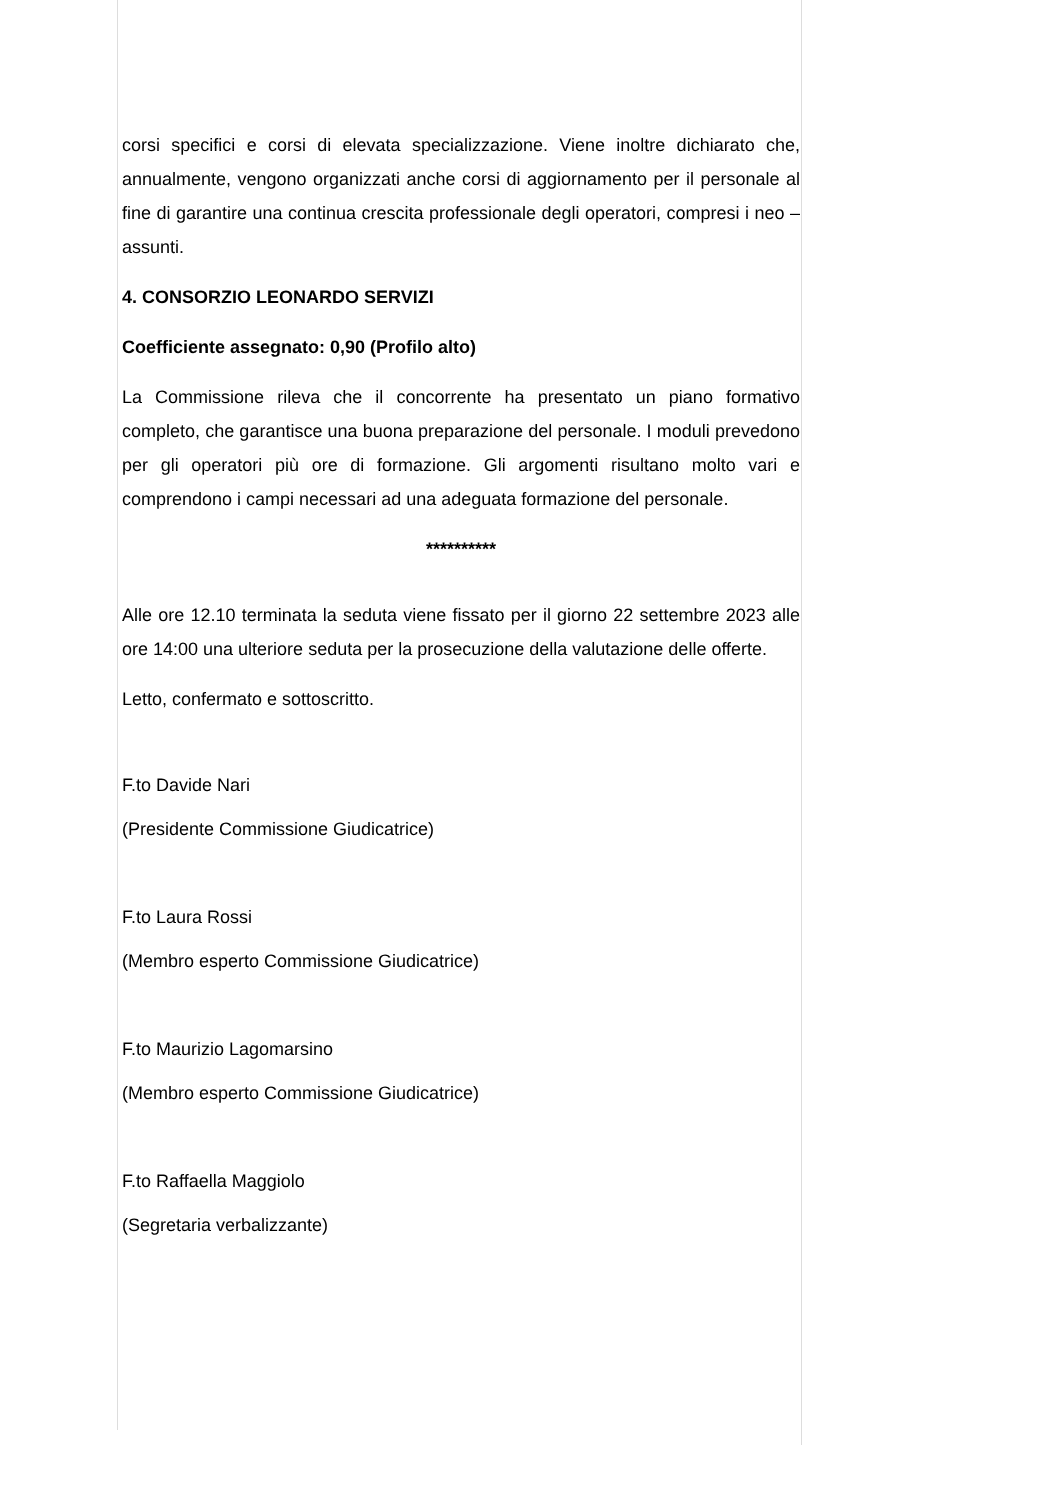corsi specifici e corsi di elevata specializzazione. Viene inoltre dichiarato che, annualmente, vengono organizzati anche corsi di aggiornamento per il personale al fine di garantire una continua crescita professionale degli operatori, compresi i neo – assunti.
4. CONSORZIO LEONARDO SERVIZI
Coefficiente assegnato: 0,90 (Profilo alto)
La Commissione rileva che il concorrente ha presentato un piano formativo completo, che garantisce una buona preparazione del personale. I moduli prevedono per gli operatori più ore di formazione. Gli argomenti risultano molto vari e comprendono i campi necessari ad una adeguata formazione del personale.
**********
Alle ore 12.10 terminata la seduta viene fissato per il giorno 22 settembre 2023 alle ore 14:00 una ulteriore seduta per la prosecuzione della valutazione delle offerte.
Letto, confermato e sottoscritto.
F.to Davide Nari
(Presidente Commissione Giudicatrice)
F.to Laura Rossi
(Membro esperto Commissione Giudicatrice)
F.to Maurizio Lagomarsino
(Membro esperto Commissione Giudicatrice)
F.to Raffaella Maggiolo
(Segretaria verbalizzante)